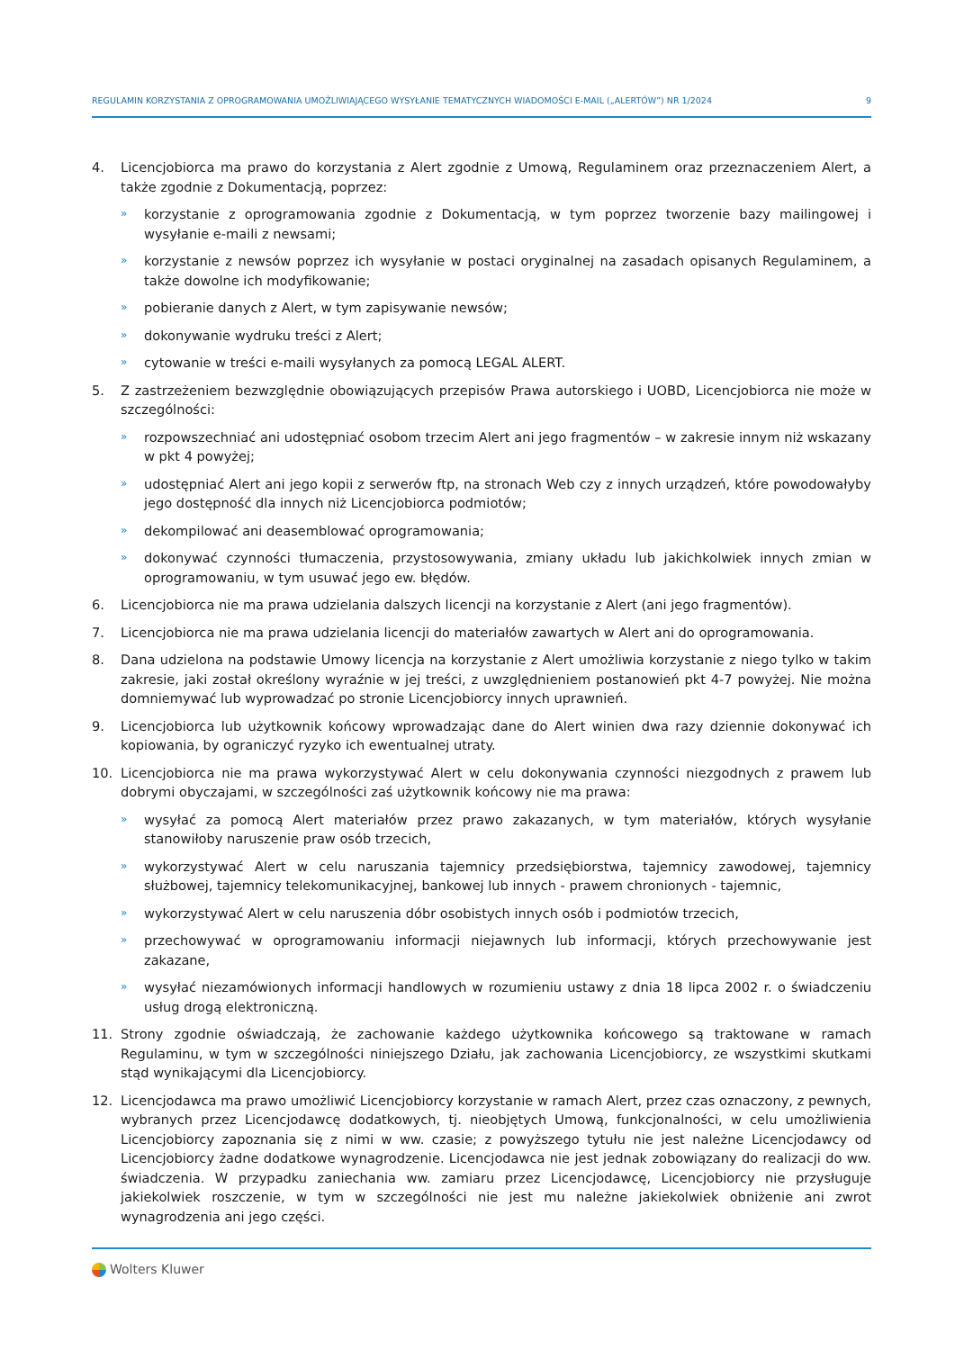REGULAMIN KORZYSTANIA Z OPROGRAMOWANIA UMOŻLIWIAJĄCEGO WYSYŁANIE TEMATYCZNYCH WIADOMOŚCI E-MAIL („ALERTÓW”) NR 1/2024 9
4. Licencjobiorca ma prawo do korzystania z Alert zgodnie z Umową, Regulaminem oraz przeznaczeniem Alert, a także zgodnie z Dokumentacją, poprzez:
» korzystanie z oprogramowania zgodnie z Dokumentacją, w tym poprzez tworzenie bazy mailingowej i wysyłanie e-maili z newsami;
» korzystanie z newsów poprzez ich wysyłanie w postaci oryginalnej na zasadach opisanych Regulaminem, a także dowolne ich modyfikowanie;
» pobieranie danych z Alert, w tym zapisywanie newsów;
» dokonywanie wydruku treści z Alert;
» cytowanie w treści e-maili wysyłanych za pomocą LEGAL ALERT.
5. Z zastrzeżeniem bezwzględnie obowiązujących przepisów Prawa autorskiego i UOBD, Licencjobiorca nie może w szczególności:
» rozpowszechniać ani udostępniać osobom trzecim Alert ani jego fragmentów – w zakresie innym niż wskazany w pkt 4 powyżej;
» udostępniać Alert ani jego kopii z serwerów ftp, na stronach Web czy z innych urządzeń, które powodowałyby jego dostępność dla innych niż Licencjobiorca podmiotów;
» dekompilować ani deasemblować oprogramowania;
» dokonywać czynności tłumaczenia, przystosowywania, zmiany układu lub jakichkolwiek innych zmian w oprogramowaniu, w tym usuwać jego ew. błędów.
6. Licencjobiorca nie ma prawa udzielania dalszych licencji na korzystanie z Alert (ani jego fragmentów).
7. Licencjobiorca nie ma prawa udzielania licencji do materiałów zawartych w Alert ani do oprogramowania.
8. Dana udzielona na podstawie Umowy licencja na korzystanie z Alert umożliwia korzystanie z niego tylko w takim zakresie, jaki został określony wyraźnie w jej treści, z uwzględnieniem postanowień pkt 4-7 powyżej. Nie można domniemywać lub wyprowadzać po stronie Licencjobiorcy innych uprawnień.
9. Licencjobiorca lub użytkownik końcowy wprowadzając dane do Alert winien dwa razy dziennie dokonywać ich kopiowania, by ograniczyć ryzyko ich ewentualnej utraty.
10. Licencjobiorca nie ma prawa wykorzystywać Alert w celu dokonywania czynności niezgodnych z prawem lub dobrymi obyczajami, w szczególności zaś użytkownik końcowy nie ma prawa:
» wysyłać za pomocą Alert materiałów przez prawo zakazanych, w tym materiałów, których wysyłanie stanowiłoby naruszenie praw osób trzecich,
» wykorzystywać Alert w celu naruszania tajemnicy przedsiębiorstwa, tajemnicy zawodowej, tajemnicy służbowej, tajemnicy telekomunikacyjnej, bankowej lub innych - prawem chronionych - tajemnic,
» wykorzystywać Alert w celu naruszenia dóbr osobistych innych osób i podmiotów trzecich,
» przechowywać w oprogramowaniu informacji niejawnych lub informacji, których przechowywanie jest zakazane,
» wysyłać niezamówionych informacji handlowych w rozumieniu ustawy z dnia 18 lipca 2002 r. o świadczeniu usług drogą elektroniczną.
11. Strony zgodnie oświadczają, że zachowanie każdego użytkownika końcowego są traktowane w ramach Regulaminu, w tym w szczególności niniejszego Działu, jak zachowania Licencjobiorcy, ze wszystkimi skutkami stąd wynikającymi dla Licencjobiorcy.
12. Licencjodawca ma prawo umożliwić Licencjobiorcy korzystanie w ramach Alert, przez czas oznaczony, z pewnych, wybranych przez Licencjodawcę dodatkowych, tj. nieobjętych Umową, funkcjonalności, w celu umożliwienia Licencjobiorcy zapoznania się z nimi w ww. czasie; z powyższego tytułu nie jest należne Licencjodawcy od Licencjobiorcy żadne dodatkowe wynagrodzenie. Licencjodawca nie jest jednak zobowiązany do realizacji do ww. świadczenia. W przypadku zaniechania ww. zamiaru przez Licencjodawcę, Licencjobiorcy nie przysługuje jakiekolwiek roszczenie, w tym w szczególności nie jest mu należne jakiekolwiek obniżenie ani zwrot wynagrodzenia ani jego części.
Wolters Kluwer